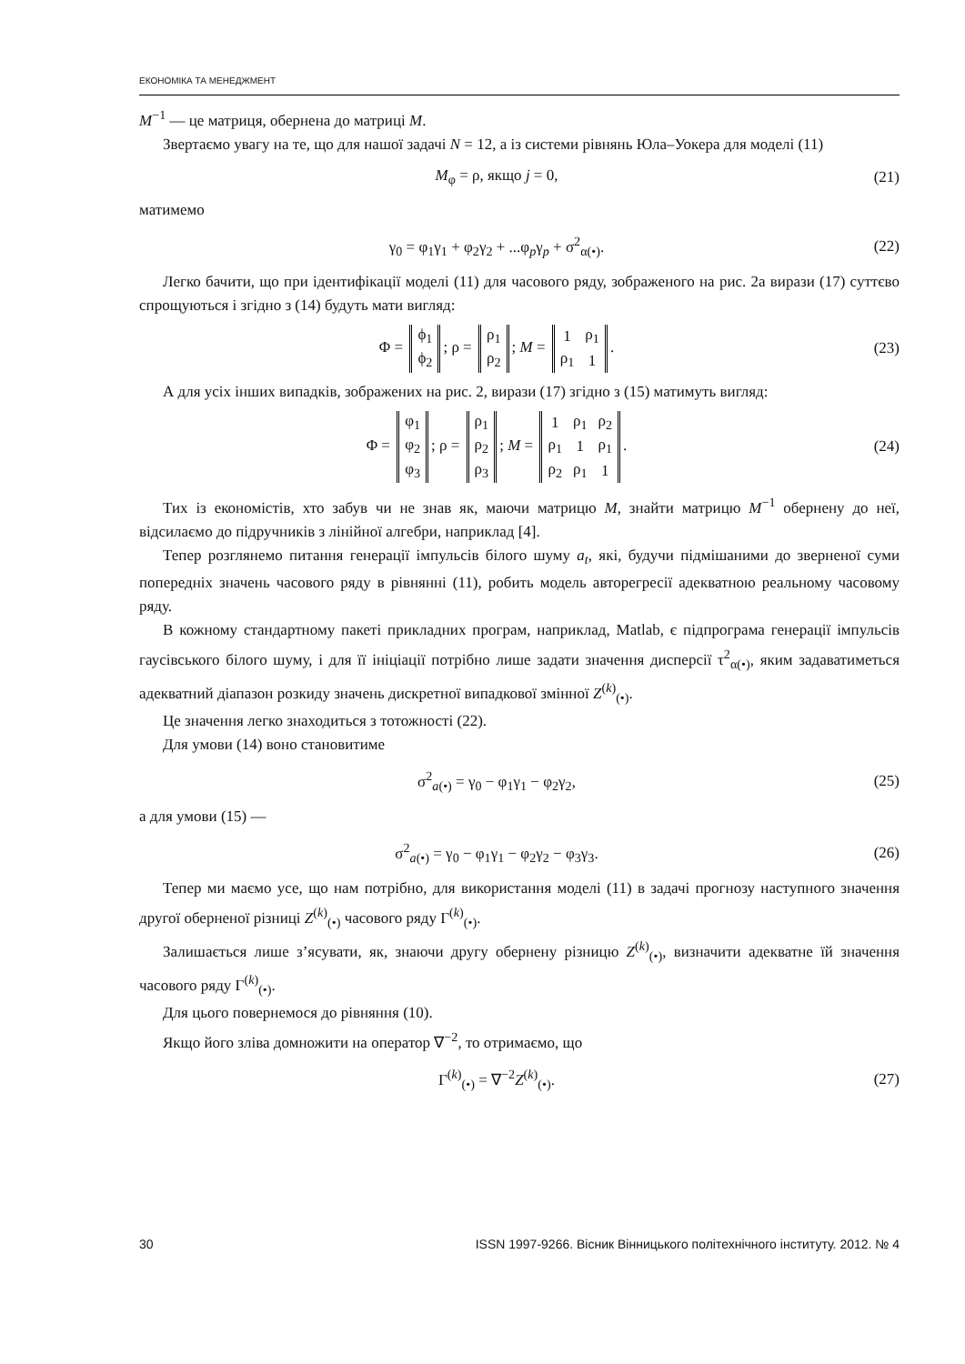ЕКОНОМІКА ТА МЕНЕДЖМЕНТ
M<sup>−1</sup> — це матриця, обернена до матриці M.
Звертаємо увагу на те, що для нашої задачі N = 12, а із системи рівнянь Юла–Уокера для моделі (11)
M<sub>φ</sub> = ρ, якщо j = 0, (21)
матимемо
γ<sub>0</sub> = φ<sub>1</sub>γ<sub>1</sub> + φ<sub>2</sub>γ<sub>2</sub> + ...φ<sub>p</sub>γ<sub>p</sub> + σ<sup>2</sup><sub>α(•)</sub>.
(22)
Легко бачити, що при ідентифікації моделі (11) для часового ряду, зображеного на рис. 2а вирази (17) суттєво спрощуються і згідно з (14) будуть мати вигляд:
Φ =
| ϕ<sub>1</sub> |
| ϕ<sub>2</sub> |
; ρ =
| ρ<sub>1</sub> |
| ρ<sub>2</sub> |
; M =
| 1 | ρ<sub>1</sub> |
| ρ<sub>1</sub> | 1 |
.
(23)
А для усіх інших випадків, зображених на рис. 2, вирази (17) згідно з (15) матимуть вигляд:
Φ =
| φ<sub>1</sub> |
| φ<sub>2</sub> |
| φ<sub>3</sub> |
; ρ =
| ρ<sub>1</sub> |
| ρ<sub>2</sub> |
| ρ<sub>3</sub> |
; M =
| 1 | ρ<sub>1</sub> | ρ<sub>2</sub> |
| ρ<sub>1</sub> | 1 | ρ<sub>1</sub> |
| ρ<sub>2</sub> | ρ<sub>1</sub> | 1 |
.
(24)
Тих із економістів, хто забув чи не знав як, маючи матрицю M, знайти матрицю M<sup>−1</sup> обернену до неї, відсилаємо до підручників з лінійної алгебри, наприклад [4].
Тепер розглянемо питання генерації імпульсів білого шуму a<sub>t</sub>, які, будучи підмішаними до зверненої суми попередніх значень часового ряду в рівнянні (11), робить модель авторегресії адекватною реальному часовому ряду.
В кожному стандартному пакеті прикладних програм, наприклад, Matlab, є підпрограма генерації імпульсів гаусівського білого шуму, і для її ініціації потрібно лише задати значення дисперсії τ<sup>2</sup><sub>α(•)</sub>, яким задаватиметься адекватний діапазон розкиду значень дискретної випадкової змінної Z<sup>(k)</sup><sub>(•)</sub>.
Це значення легко знаходиться з тотожності (22).
Для умови (14) воно становитиме
σ<sup>2</sup><sub>a(•)</sub> = γ<sub>0</sub> − φ<sub>1</sub>γ<sub>1</sub> − φ<sub>2</sub>γ<sub>2</sub>, (25)
а для умови (15) —
σ<sup>2</sup><sub>a(•)</sub> = γ<sub>0</sub> − φ<sub>1</sub>γ<sub>1</sub> − φ<sub>2</sub>γ<sub>2</sub> − φ<sub>3</sub>γ<sub>3</sub>.
(26)
Тепер ми маємо усе, що нам потрібно, для використання моделі (11) в задачі прогнозу наступного значення другої оберненої різниці Z<sup>(k)</sup><sub>(•)</sub> часового ряду Γ<sup>(k)</sup><sub>(•)</sub>.
Залишається лише з’ясувати, як, знаючи другу обернену різницю Z<sup>(k)</sup><sub>(•)</sub>, визначити адекватне їй значення часового ряду Γ<sup>(k)</sup><sub>(•)</sub>.
Для цього повернемося до рівняння (10).
Якщо його зліва домножити на оператор ∇<sup>−2</sup>, то отримаємо, що
Γ<sup>(k)</sup><sub>(•)</sub> = ∇<sup>−2</sup>Z<sup>(k)</sup><sub>(•)</sub>. (27)
30 ISSN 1997-9266. Вісник Вінницького політехнічного інституту. 2012. № 4